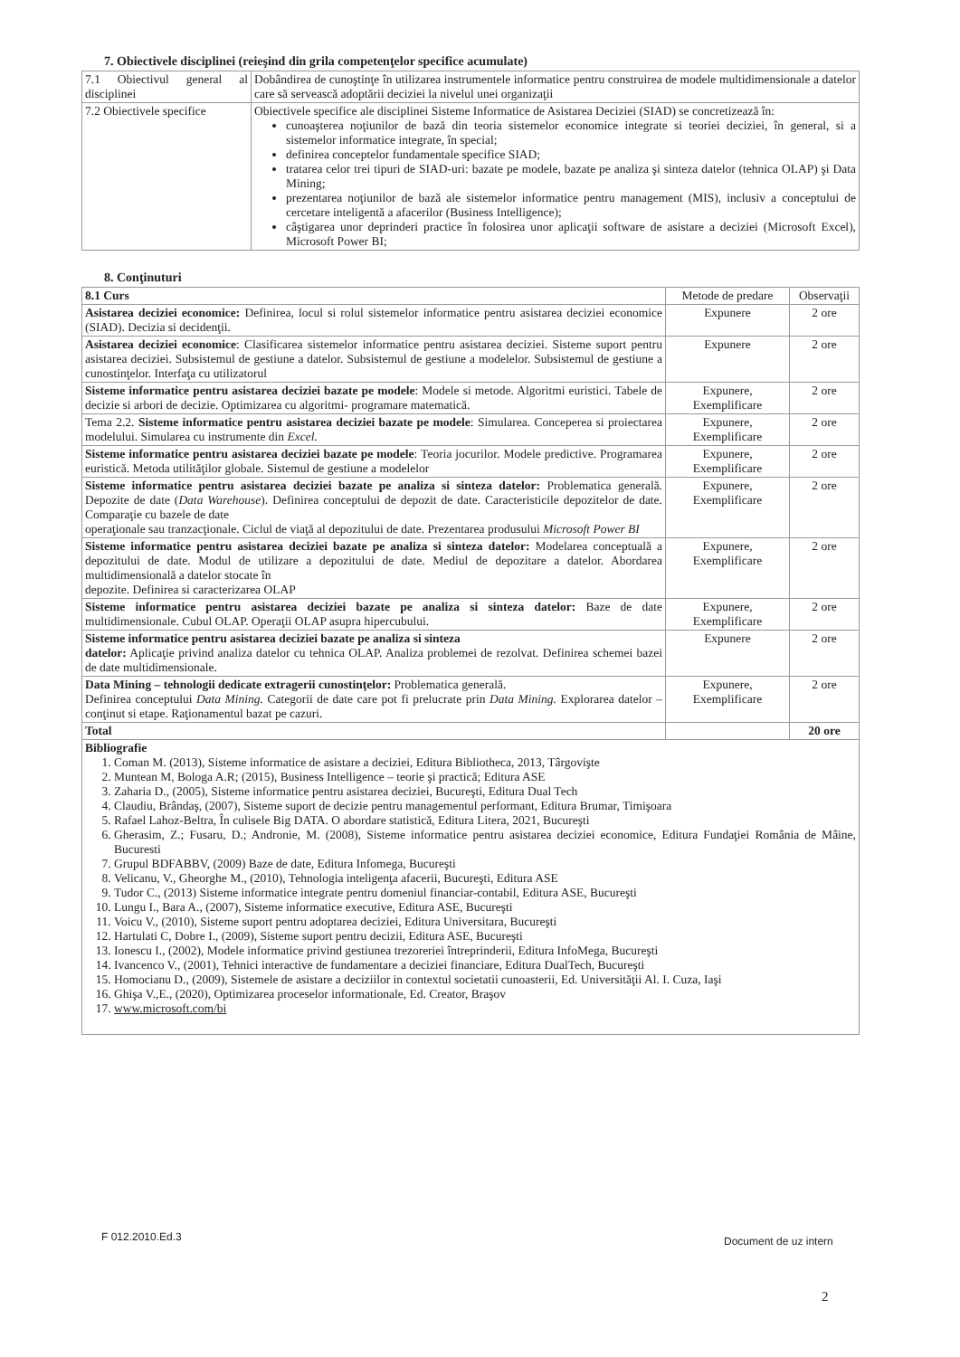7. Obiectivele disciplinei (reieşind din grila competenţelor specifice acumulate)
| 7.1 Obiectivul general al disciplinei | Dobândirea de cunoştinţe în utilizarea instrumentele informatice pentru construirea de modele multidimensionale a datelor care să servească adoptării deciziei la nivelul unei organizaţii |
| 7.2 Obiectivele specifice | Obiectivele specifice ale disciplinei Sisteme Informatice de Asistarea Deciziei (SIAD) se concretizează în: cunoaşterea noţiunilor de bază din teoria sistemelor economice integrate si teoriei deciziei, în general, si a sistemelor informatice integrate, în special; definirea conceptelor fundamentale specifice SIAD; tratarea celor trei tipuri de SIAD-uri: bazate pe modele, bazate pe analiza şi sinteza datelor (tehnica OLAP) şi Data Mining; prezentarea noţiunilor de bază ale sistemelor informatice pentru management (MIS), inclusiv a conceptului de cercetare inteligentă a afacerilor (Business Intelligence); câştigarea unor deprinderi practice în folosirea unor aplicaţii software de asistare a deciziei (Microsoft Excel), Microsoft Power BI; |
8. Conţinuturi
| 8.1 Curs | Metode de predare | Observaţii |
| Asistarea deciziei economice: Definirea, locul si rolul sistemelor informatice pentru asistarea deciziei economice (SIAD). Decizia si decidenţii. | Expunere | 2 ore |
| Asistarea deciziei economice : Clasificarea sistemelor informatice pentru asistarea deciziei. Sisteme suport pentru asistarea deciziei. Subsistemul de gestiune a datelor. Subsistemul de gestiune a modelelor. Subsistemul de gestiune a cunostinţelor. Interfaţa cu utilizatorul | Expunere | 2 ore |
| Sisteme informatice pentru asistarea deciziei bazate pe modele : Modele si metode. Algoritmi euristici. Tabele de decizie si arbori de decizie. Optimizarea cu algoritmi- programare matematică. | Expunere, Exemplificare | 2 ore |
| Tema 2.2. Sisteme informatice pentru asistarea deciziei bazate pe modele : Simularea. Conceperea si proiectarea modelului. Simularea cu instrumente din Excel. | Expunere, Exemplificare | 2 ore |
| Sisteme informatice pentru asistarea deciziei bazate pe modele : Teoria jocurilor. Modele predictive. Programarea euristică. Metoda utilităţilor globale. Sistemul de gestiune a modelelor | Expunere, Exemplificare | 2 ore |
| Sisteme informatice pentru asistarea deciziei bazate pe analiza si sinteza datelor: Problematica generală. Depozite de date ( Data Warehouse ). Definirea conceptului de depozit de date. Caracteristicile depozitelor de date. Comparaţie cu bazele de date operaţionale sau tranzacţionale. Ciclul de viaţă al depozitului de date. Prezentarea produsului Microsoft Power BI | Expunere, Exemplificare | 2 ore |
| Sisteme informatice pentru asistarea deciziei bazate pe analiza si sinteza datelor: Modelarea conceptuală a depozitului de date. Modul de utilizare a depozitului de date. Mediul de depozitare a datelor. Abordarea multidimensională a datelor stocate în depozite. Definirea si caracterizarea OLAP | Expunere, Exemplificare | 2 ore |
| Sisteme informatice pentru asistarea deciziei bazate pe analiza si sinteza datelor: Baze de date multidimensionale. Cubul OLAP. Operaţii OLAP asupra hipercubului. | Expunere, Exemplificare | 2 ore |
| Sisteme informatice pentru asistarea deciziei bazate pe analiza si sinteza datelor: Aplicaţie privind analiza datelor cu tehnica OLAP. Analiza problemei de rezolvat. Definirea schemei bazei de date multidimensionale. | Expunere | 2 ore |
| Data Mining – tehnologii dedicate extragerii cunostinţelor: Problematica generală. Definirea conceptului Data Mining. Categorii de date care pot fi prelucrate prin Data Mining. Explorarea datelor – conţinut si etape. Raţionamentul bazat pe cazuri. | Expunere, Exemplificare | 2 ore |
| Total | | 20 ore |
| Bibliografie 1. Coman M. (2013), Sisteme informatice de asistare a deciziei, Editura Bibliotheca, 2013, Târgovişte 2. Muntean M, Bologa A.R; (2015), Business Intelligence – teorie şi practică; Editura ASE 3. Zaharia D., (2005), Sisteme informatice pentru asistarea deciziei, Bucureşti, Editura Dual Tech 4. Claudiu, Brândaş, (2007), Sisteme suport de decizie pentru managementul performant, Editura Brumar, Timişoara 5. Rafael Lahoz-Beltra, În culisele Big DATA. O abordare statistică, Editura Litera, 2021, Bucureşti 6. Gherasim, Z.; Fusaru, D.; Andronie, M. (2008), Sisteme informatice pentru asistarea deciziei economice, Editura Fundaţiei România de Mâine, Bucuresti 7. Grupul BDFABBV, (2009) Baze de date, Editura Infomega, Bucureşti 8. Velicanu, V., Gheorghe M., (2010), Tehnologia inteligenţa afacerii, Bucureşti, Editura ASE 9. Tudor C., (2013) Sisteme informatice integrate pentru domeniul financiar-contabil, Editura ASE, Bucureşti 10. Lungu I., Bara A., (2007), Sisteme informatice executive, Editura ASE, Bucureşti 11. Voicu V., (2010), Sisteme suport pentru adoptarea deciziei, Editura Universitara, Bucureşti 12. Hartulati C, Dobre I., (2009), Sisteme suport pentru decizii, Editura ASE, Bucureşti 13. Ionescu I., (2002), Modele informatice privind gestiunea trezoreriei întreprinderii, Editura InfoMega, Bucureşti 14. Ivancenco V., (2001), Tehnici interactive de fundamentare a deciziei financiare, Editura DualTech, Bucureşti 15. Homocianu D., (2009), Sistemele de asistare a deciziilor in contextul societatii cunoasterii, Ed. Universităţii Al. I. Cuza, Iaşi 16. Ghişa V.,E., (2020), Optimizarea proceselor informationale, Ed. Creator, Braşov 17. www.microsoft.com/bi | | |
F 012.2010.Ed.3 Document de uz intern
2